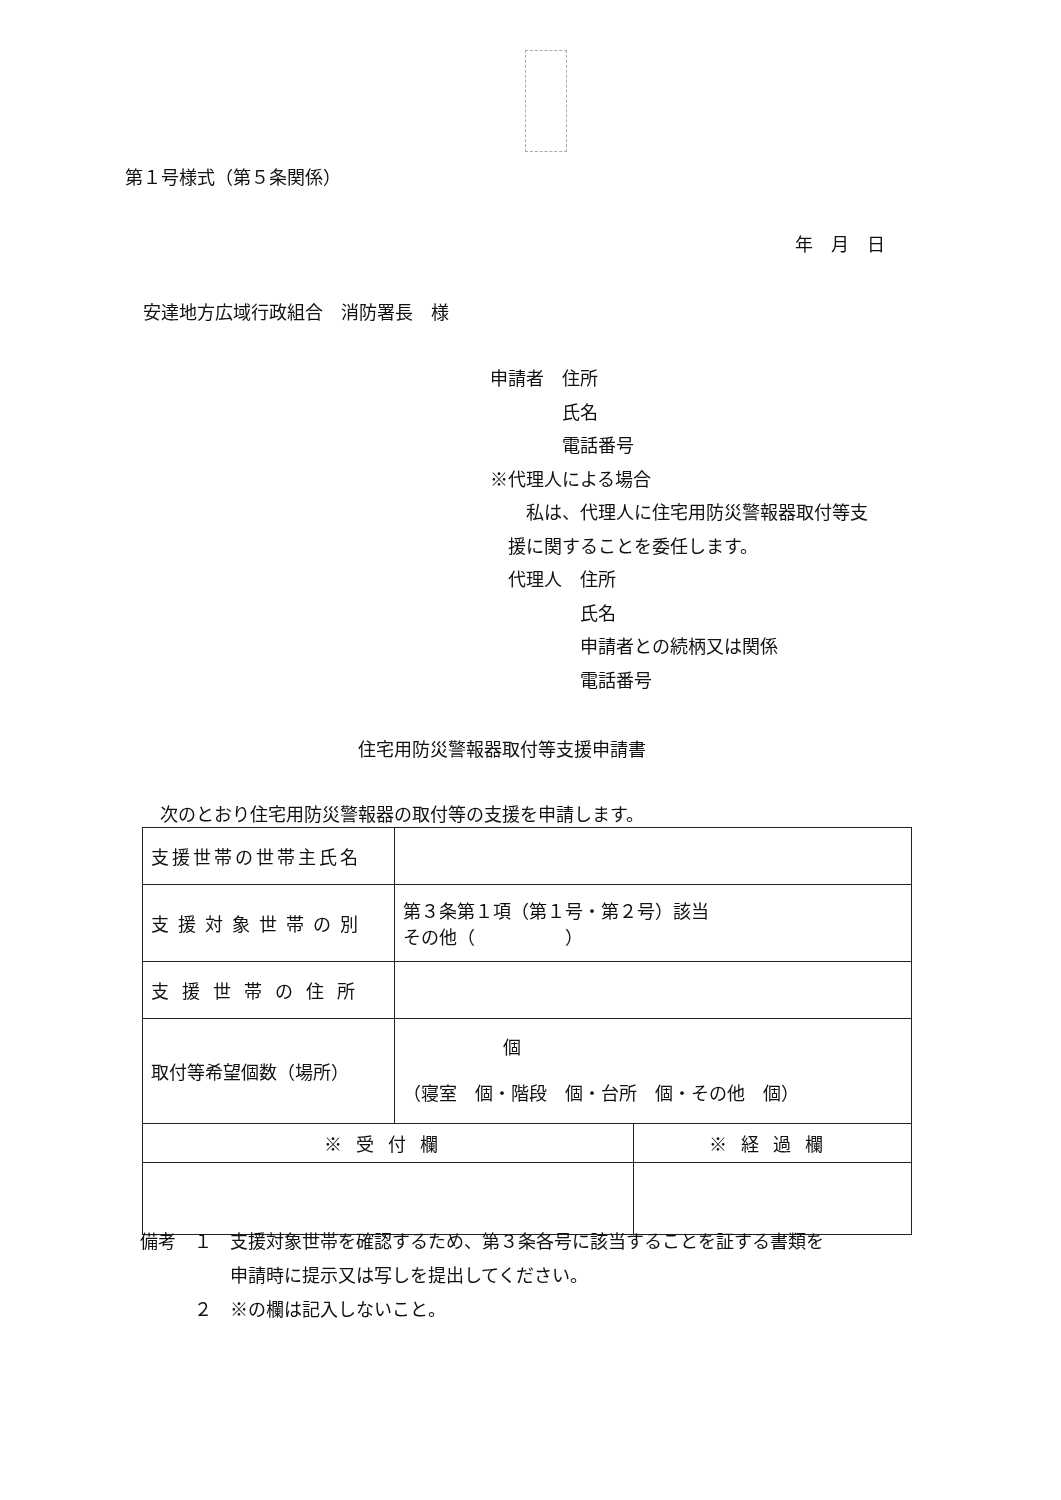第１号様式（第５条関係）
年　月　日
安達地方広域行政組合　消防署長　様
申請者　住所
　　　　氏名
　　　　電話番号
※代理人による場合
　私は、代理人に住宅用防災警報器取付等支
援に関することを委任します。
代理人　住所
　　　　氏名
　　　　申請者との続柄又は関係
　　　　電話番号
住宅用防災警報器取付等支援申請書
次のとおり住宅用防災警報器の取付等の支援を申請します。
| 支援世帯の世帯主氏名 | | |
| 支援対象世帯の別 | 第３条第１項（第１号・第２号）該当 その他（ ） | |
| 支援世帯の住所 | | |
| 取付等希望個数（場所） | 個 （寝室 個・階段 個・台所 個・その他 個） | |
| ※受付欄 | | ※経過欄 |
備考　１　支援対象世帯を確認するため、第３条各号に該当することを証する書類を
　　　　　申請時に提示又は写しを提出してください。
　　　２　※の欄は記入しないこと。